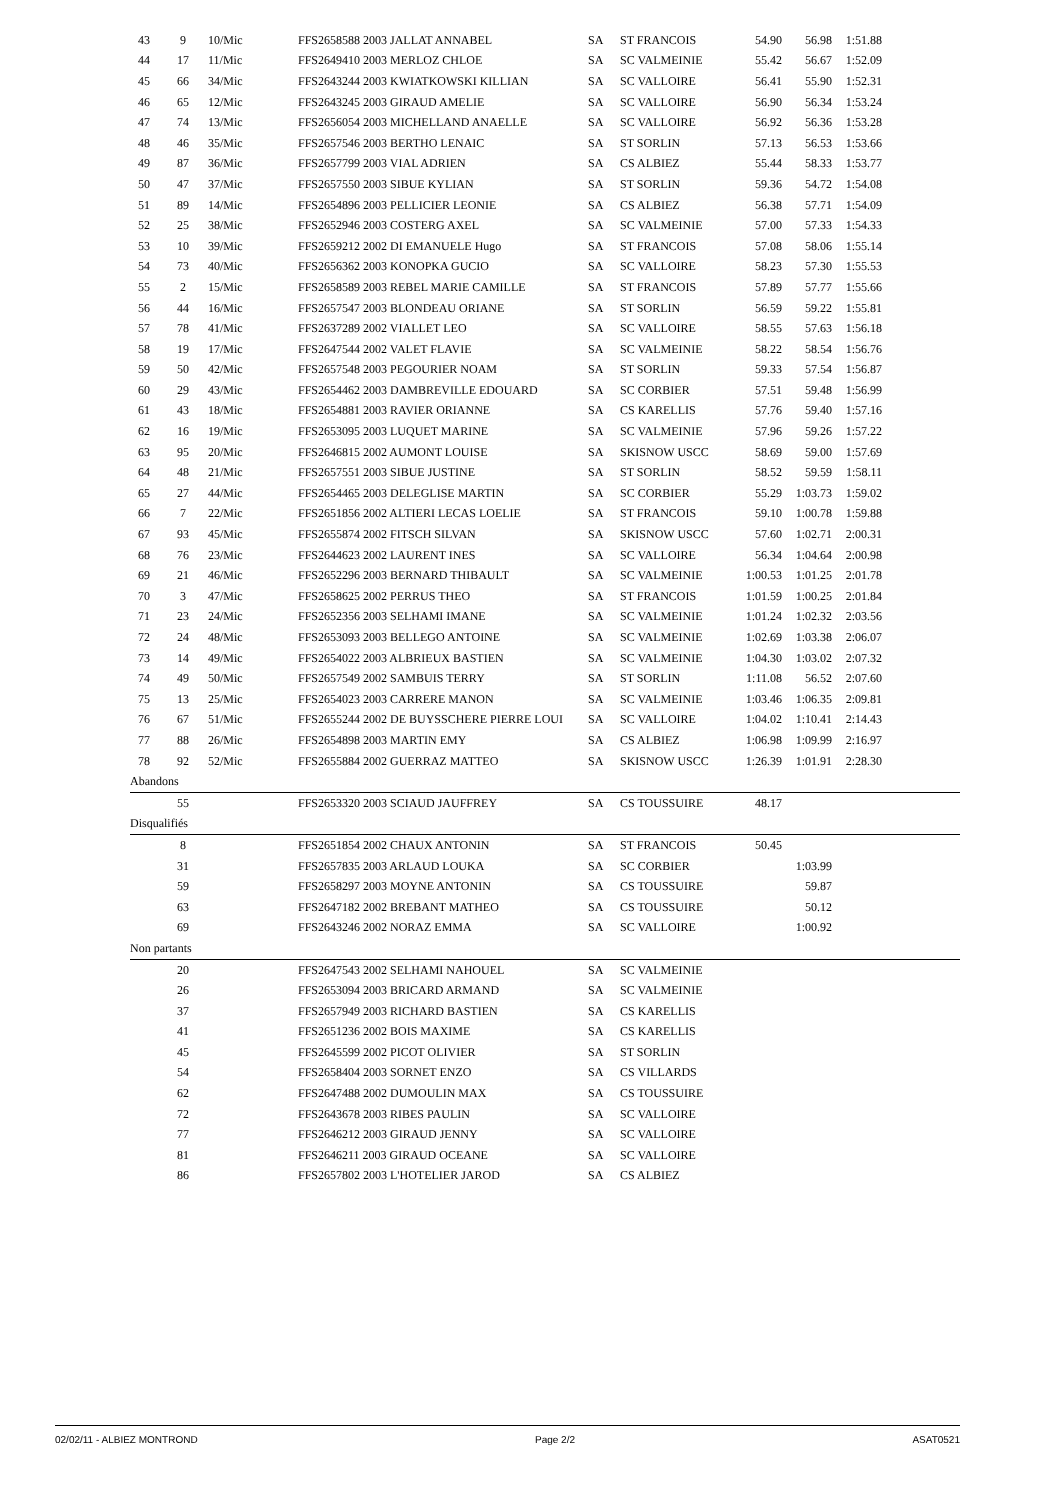| 43 | 9 | 10/Mic | FFS2658588 2003 JALLAT ANNABEL | SA | ST FRANCOIS | 54.90 | 56.98 | 1:51.88 | |
| 44 | 17 | 11/Mic | FFS2649410 2003 MERLOZ CHLOE | SA | SC VALMEINIE | 55.42 | 56.67 | 1:52.09 | |
| 45 | 66 | 34/Mic | FFS2643244 2003 KWIATKOWSKI KILLIAN | SA | SC VALLOIRE | 56.41 | 55.90 | 1:52.31 | |
| 46 | 65 | 12/Mic | FFS2643245 2003 GIRAUD AMELIE | SA | SC VALLOIRE | 56.90 | 56.34 | 1:53.24 | |
| 47 | 74 | 13/Mic | FFS2656054 2003 MICHELLAND ANAELLE | SA | SC VALLOIRE | 56.92 | 56.36 | 1:53.28 | |
| 48 | 46 | 35/Mic | FFS2657546 2003 BERTHO LENAIC | SA | ST SORLIN | 57.13 | 56.53 | 1:53.66 | |
| 49 | 87 | 36/Mic | FFS2657799 2003 VIAL ADRIEN | SA | CS ALBIEZ | 55.44 | 58.33 | 1:53.77 | |
| 50 | 47 | 37/Mic | FFS2657550 2003 SIBUE KYLIAN | SA | ST SORLIN | 59.36 | 54.72 | 1:54.08 | |
| 51 | 89 | 14/Mic | FFS2654896 2003 PELLICIER LEONIE | SA | CS ALBIEZ | 56.38 | 57.71 | 1:54.09 | |
| 52 | 25 | 38/Mic | FFS2652946 2003 COSTERG AXEL | SA | SC VALMEINIE | 57.00 | 57.33 | 1:54.33 | |
| 53 | 10 | 39/Mic | FFS2659212 2002 DI EMANUELE Hugo | SA | ST FRANCOIS | 57.08 | 58.06 | 1:55.14 | |
| 54 | 73 | 40/Mic | FFS2656362 2003 KONOPKA GUCIO | SA | SC VALLOIRE | 58.23 | 57.30 | 1:55.53 | |
| 55 | 2 | 15/Mic | FFS2658589 2003 REBEL MARIE CAMILLE | SA | ST FRANCOIS | 57.89 | 57.77 | 1:55.66 | |
| 56 | 44 | 16/Mic | FFS2657547 2003 BLONDEAU ORIANE | SA | ST SORLIN | 56.59 | 59.22 | 1:55.81 | |
| 57 | 78 | 41/Mic | FFS2637289 2002 VIALLET LEO | SA | SC VALLOIRE | 58.55 | 57.63 | 1:56.18 | |
| 58 | 19 | 17/Mic | FFS2647544 2002 VALET FLAVIE | SA | SC VALMEINIE | 58.22 | 58.54 | 1:56.76 | |
| 59 | 50 | 42/Mic | FFS2657548 2003 PEGOURIER NOAM | SA | ST SORLIN | 59.33 | 57.54 | 1:56.87 | |
| 60 | 29 | 43/Mic | FFS2654462 2003 DAMBREVILLE EDOUARD | SA | SC CORBIER | 57.51 | 59.48 | 1:56.99 | |
| 61 | 43 | 18/Mic | FFS2654881 2003 RAVIER ORIANNE | SA | CS KARELLIS | 57.76 | 59.40 | 1:57.16 | |
| 62 | 16 | 19/Mic | FFS2653095 2003 LUQUET MARINE | SA | SC VALMEINIE | 57.96 | 59.26 | 1:57.22 | |
| 63 | 95 | 20/Mic | FFS2646815 2002 AUMONT LOUISE | SA | SKISNOW USCC | 58.69 | 59.00 | 1:57.69 | |
| 64 | 48 | 21/Mic | FFS2657551 2003 SIBUE JUSTINE | SA | ST SORLIN | 58.52 | 59.59 | 1:58.11 | |
| 65 | 27 | 44/Mic | FFS2654465 2003 DELEGLISE MARTIN | SA | SC CORBIER | 55.29 | 1:03.73 | 1:59.02 | |
| 66 | 7 | 22/Mic | FFS2651856 2002 ALTIERI LECAS LOELIE | SA | ST FRANCOIS | 59.10 | 1:00.78 | 1:59.88 | |
| 67 | 93 | 45/Mic | FFS2655874 2002 FITSCH SILVAN | SA | SKISNOW USCC | 57.60 | 1:02.71 | 2:00.31 | |
| 68 | 76 | 23/Mic | FFS2644623 2002 LAURENT INES | SA | SC VALLOIRE | 56.34 | 1:04.64 | 2:00.98 | |
| 69 | 21 | 46/Mic | FFS2652296 2003 BERNARD THIBAULT | SA | SC VALMEINIE | 1:00.53 | 1:01.25 | 2:01.78 | |
| 70 | 3 | 47/Mic | FFS2658625 2002 PERRUS THEO | SA | ST FRANCOIS | 1:01.59 | 1:00.25 | 2:01.84 | |
| 71 | 23 | 24/Mic | FFS2652356 2003 SELHAMI IMANE | SA | SC VALMEINIE | 1:01.24 | 1:02.32 | 2:03.56 | |
| 72 | 24 | 48/Mic | FFS2653093 2003 BELLEGO ANTOINE | SA | SC VALMEINIE | 1:02.69 | 1:03.38 | 2:06.07 | |
| 73 | 14 | 49/Mic | FFS2654022 2003 ALBRIEUX BASTIEN | SA | SC VALMEINIE | 1:04.30 | 1:03.02 | 2:07.32 | |
| 74 | 49 | 50/Mic | FFS2657549 2002 SAMBUIS TERRY | SA | ST SORLIN | 1:11.08 | 56.52 | 2:07.60 | |
| 75 | 13 | 25/Mic | FFS2654023 2003 CARRERE MANON | SA | SC VALMEINIE | 1:03.46 | 1:06.35 | 2:09.81 | |
| 76 | 67 | 51/Mic | FFS2655244 2002 DE BUYSSCHERE PIERRE LOUI | SA | SC VALLOIRE | 1:04.02 | 1:10.41 | 2:14.43 | |
| 77 | 88 | 26/Mic | FFS2654898 2003 MARTIN EMY | SA | CS ALBIEZ | 1:06.98 | 1:09.99 | 2:16.97 | |
| 78 | 92 | 52/Mic | FFS2655884 2002 GUERRAZ MATTEO | SA | SKISNOW USCC | 1:26.39 | 1:01.91 | 2:28.30 | |
| Abandons | | | | | | | | | |
| | 55 | | FFS2653320 2003 SCIAUD JAUFFREY | SA | CS TOUSSUIRE | 48.17 | | | |
| Disqualifiés | | | | | | | | | |
| | 8 | | FFS2651854 2002 CHAUX ANTONIN | SA | ST FRANCOIS | 50.45 | | | |
| | 31 | | FFS2657835 2003 ARLAUD LOUKA | SA | SC CORBIER | | 1:03.99 | | |
| | 59 | | FFS2658297 2003 MOYNE ANTONIN | SA | CS TOUSSUIRE | | 59.87 | | |
| | 63 | | FFS2647182 2002 BREBANT MATHEO | SA | CS TOUSSUIRE | | 50.12 | | |
| | 69 | | FFS2643246 2002 NORAZ EMMA | SA | SC VALLOIRE | | 1:00.92 | | |
| Non partants | | | | | | | | | |
| | 20 | | FFS2647543 2002 SELHAMI NAHOUEL | SA | SC VALMEINIE | | | | |
| | 26 | | FFS2653094 2003 BRICARD ARMAND | SA | SC VALMEINIE | | | | |
| | 37 | | FFS2657949 2003 RICHARD BASTIEN | SA | CS KARELLIS | | | | |
| | 41 | | FFS2651236 2002 BOIS MAXIME | SA | CS KARELLIS | | | | |
| | 45 | | FFS2645599 2002 PICOT OLIVIER | SA | ST SORLIN | | | | |
| | 54 | | FFS2658404 2003 SORNET ENZO | SA | CS VILLARDS | | | | |
| | 62 | | FFS2647488 2002 DUMOULIN MAX | SA | CS TOUSSUIRE | | | | |
| | 72 | | FFS2643678 2003 RIBES PAULIN | SA | SC VALLOIRE | | | | |
| | 77 | | FFS2646212 2003 GIRAUD JENNY | SA | SC VALLOIRE | | | | |
| | 81 | | FFS2646211 2003 GIRAUD OCEANE | SA | SC VALLOIRE | | | | |
| | 86 | | FFS2657802 2003 L'HOTELIER JAROD | SA | CS ALBIEZ | | | | |
02/02/11 - ALBIEZ MONTROND Page 2/2 ASAT0521